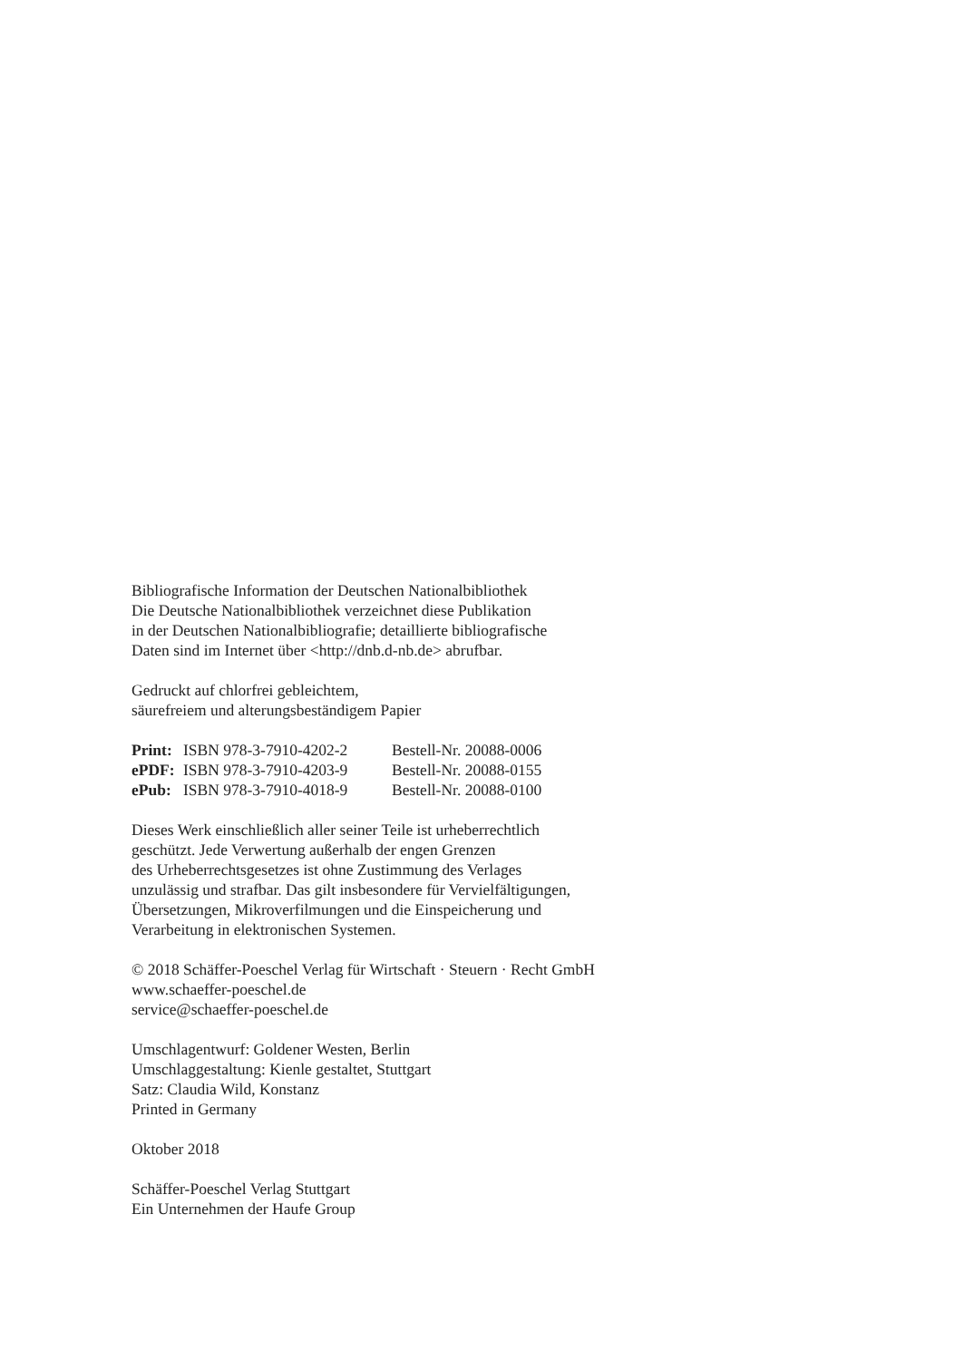Bibliografische Information der Deutschen Nationalbibliothek
Die Deutsche Nationalbibliothek verzeichnet diese Publikation
in der Deutschen Nationalbibliografie; detaillierte bibliografische
Daten sind im Internet über <http://dnb.d-nb.de> abrufbar.
Gedruckt auf chlorfrei gebleichtem,
säurefreiem und alterungsbeständigem Papier
| Print: | ISBN 978-3-7910-4202-2 | Bestell-Nr. 20088-0006 |
| ePDF: | ISBN 978-3-7910-4203-9 | Bestell-Nr. 20088-0155 |
| ePub: | ISBN 978-3-7910-4018-9 | Bestell-Nr. 20088-0100 |
Dieses Werk einschließlich aller seiner Teile ist urheberrechtlich
geschützt. Jede Verwertung außerhalb der engen Grenzen
des Urheberrechtsgesetzes ist ohne Zustimmung des Verlages
unzulässig und strafbar. Das gilt insbesondere für Vervielfältigungen,
Übersetzungen, Mikroverfilmungen und die Einspeicherung und
Verarbeitung in elektronischen Systemen.
© 2018 Schäffer-Poeschel Verlag für Wirtschaft · Steuern · Recht GmbH
www.schaeffer-poeschel.de
service@schaeffer-poeschel.de
Umschlagentwurf: Goldener Westen, Berlin
Umschlaggestaltung: Kienle gestaltet, Stuttgart
Satz: Claudia Wild, Konstanz
Printed in Germany
Oktober 2018
Schäffer-Poeschel Verlag Stuttgart
Ein Unternehmen der Haufe Group